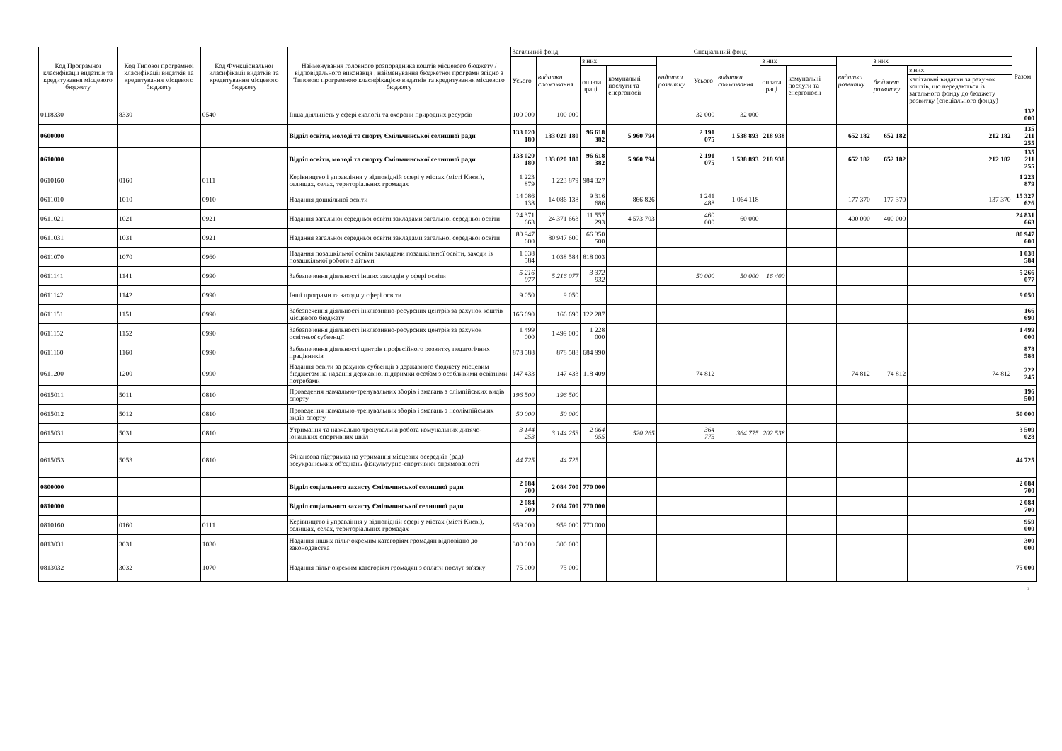| Код Програмної класифікації видатків та кредитування місцевого бюджету | Код Типової програмної класифікації видатків та кредитування місцевого бюджету | Код Функціональної класифікації видатків та кредитування місцевого бюджету | Найменування головного розпорядника коштів місцевого бюджету / відповідального виконавця , найменування бюджетної програми згідно з Типовою програмною класифікацією видатків та кредитування місцевого бюджету | Загальний фонд | | | | | Спеціальний фонд | | | | | | | Разом |
| --- | --- | --- | --- | --- | --- | --- | --- | --- | --- | --- | --- | --- | --- | --- | --- | --- |
| | | | | Усього | видатки споживання | з них | | видатки розвитку | Усього | видатки споживання | з них | | видатки розвитку | з них | | |
| | | | | | | оплата праці | комунальні послуги та енергоносії | | | | оплата праці | комунальні послуги та енергоносії | | бюджет розвитку | з них | |
| | | | | | | | | | | | | | | | капітальні видатки за рахунок коштів, що передаються із загального фонду до бюджету розвитку (спеціального фонду) | |
| 0118330 | 8330 | 0540 | Інша діяльність у сфері екології та охорони природних ресурсів | 100 000 | 100 000 | | | | 32 000 | 32 000 | | | | | | 132 000 |
| 0600000 | | | Відділ освіти, молоді та спорту Ємільчинської селищної ради | 133 020 180 | 133 020 180 | 96 618 382 | 5 960 794 | | 2 191 075 | 1 538 893 | 218 938 | | 652 182 | 652 182 | 212 182 | 135 211 255 |
| 0610000 | | | Відділ освіти, молоді та спорту Ємільчинської селищної ради | 133 020 180 | 133 020 180 | 96 618 382 | 5 960 794 | | 2 191 075 | 1 538 893 | 218 938 | | 652 182 | 652 182 | 212 182 | 135 211 255 |
| 0610160 | 0160 | 0111 | Керівництво і управління у відповідній сфері у містах (місті Києві), селищах, селах, територіальних громадах | 1 223 879 | 1 223 879 | 984 327 | | | | | | | | | | 1 223 879 |
| 0611010 | 1010 | 0910 | Надання дошкільної освіти | 14 086 138 | 14 086 138 | 9 316 686 | 866 826 | | 1 241 488 | 1 064 118 | | | 177 370 | 177 370 | 137 370 | 15 327 626 |
| 0611021 | 1021 | 0921 | Надання загальної середньої освіти закладами загальної середньої освіти | 24 371 663 | 24 371 663 | 11 557 293 | 4 573 703 | | 460 000 | 60 000 | | | 400 000 | 400 000 | | 24 831 663 |
| 0611031 | 1031 | 0921 | Надання загальної середньої освіти закладами загальної середньої освіти | 80 947 600 | 80 947 600 | 66 350 500 | | | | | | | | | | 80 947 600 |
| 0611070 | 1070 | 0960 | Надання позашкільної освіти закладами позашкільної освіти, заходи із позашкільної роботи з дітьми | 1 038 584 | 1 038 584 | 818 003 | | | | | | | | | | 1 038 584 |
| 0611141 | 1141 | 0990 | Забезпечення діяльності інших закладів у сфері освіти | 5 216 077 | 5 216 077 | 3 372 932 | | | 50 000 | 50 000 | 16 400 | | | | | 5 266 077 |
| 0611142 | 1142 | 0990 | Інші програми та заходи у сфері освіти | 9 050 | 9 050 | | | | | | | | | | | 9 050 |
| 0611151 | 1151 | 0990 | Забезпечення діяльності інклюзивно-ресурсних центрів за рахунок коштів місцевого бюджету | 166 690 | 166 690 | 122 287 | | | | | | | | | | 166 690 |
| 0611152 | 1152 | 0990 | Забезпечення діяльності інклюзивно-ресурсних центрів за рахунок освітньої субвенції | 1 499 000 | 1 499 000 | 1 228 000 | | | | | | | | | | 1 499 000 |
| 0611160 | 1160 | 0990 | Забезпечення діяльності центрів професійного розвитку педагогічних працівників | 878 588 | 878 588 | 684 990 | | | | | | | | | | 878 588 |
| 0611200 | 1200 | 0990 | Надання освіти за рахунок субвенції з державного бюджету місцевим бюджетам на надання державної підтримки особам з особливими освітніми потребами | 147 433 | 147 433 | 118 409 | | | 74 812 | | | | 74 812 | 74 812 | 74 812 | 222 245 |
| 0615011 | 5011 | 0810 | Проведення навчально-тренувальних зборів і змагань з олімпійських видів спорту | 196 500 | 196 500 | | | | | | | | | | | 196 500 |
| 0615012 | 5012 | 0810 | Проведення навчально-тренувальних зборів і змагань з неолімпійських видів спорту | 50 000 | 50 000 | | | | | | | | | | | 50 000 |
| 0615031 | 5031 | 0810 | Утримання та навчально-тренувальна робота комунальних дитячо-юнацьких спортивних шкіл | 3 144 253 | 3 144 253 | 2 064 955 | 520 265 | | 364 775 | 364 775 | 202 538 | | | | | 3 509 028 |
| 0615053 | 5053 | 0810 | Фінансова підтримка на утримання місцевих осередків (рад) всеукраїнських об'єднань фізкультурно-спортивної спрямованості | 44 725 | 44 725 | | | | | | | | | | | 44 725 |
| 0800000 | | | Відділ соціального захисту Ємільчинської селищної ради | 2 084 700 | 2 084 700 | 770 000 | | | | | | | | | | 2 084 700 |
| 0810000 | | | Відділ соціального захисту Ємільчинської селищної ради | 2 084 700 | 2 084 700 | 770 000 | | | | | | | | | | 2 084 700 |
| 0810160 | 0160 | 0111 | Керівництво і управління у відповідній сфері у містах (місті Києві), селищах, селах, територіальних громадах | 959 000 | 959 000 | 770 000 | | | | | | | | | | 959 000 |
| 0813031 | 3031 | 1030 | Надання інших пільг окремим категоріям громадян відповідно до законодавства | 300 000 | 300 000 | | | | | | | | | | | 300 000 |
| 0813032 | 3032 | 1070 | Надання пільг окремим категоріям громадян з оплати послуг зв'язку | 75 000 | 75 000 | | | | | | | | | | | 75 000 |
2